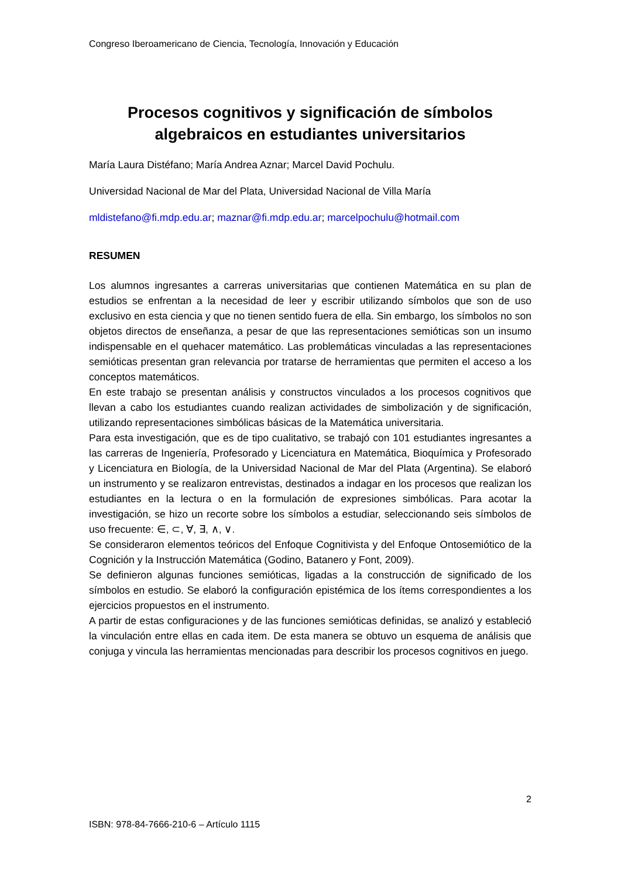Congreso Iberoamericano de Ciencia, Tecnología, Innovación y Educación
Procesos cognitivos y significación de símbolos algebraicos en estudiantes universitarios
María Laura Distéfano; María Andrea Aznar; Marcel David Pochulu.
Universidad Nacional de Mar del Plata, Universidad Nacional de Villa María
mldistefano@fi.mdp.edu.ar; maznar@fi.mdp.edu.ar; marcelpochulu@hotmail.com
RESUMEN
Los alumnos ingresantes a carreras universitarias que contienen Matemática en su plan de estudios se enfrentan a la necesidad de leer y escribir utilizando símbolos que son de uso exclusivo en esta ciencia y que no tienen sentido fuera de ella. Sin embargo, los símbolos no son objetos directos de enseñanza, a pesar de que las representaciones semióticas son un insumo indispensable en el quehacer matemático. Las problemáticas vinculadas a las representaciones semióticas presentan gran relevancia por tratarse de herramientas que permiten el acceso a los conceptos matemáticos.
En este trabajo se presentan análisis y constructos vinculados a los procesos cognitivos que llevan a cabo los estudiantes cuando realizan actividades de simbolización y de significación, utilizando representaciones simbólicas básicas de la Matemática universitaria.
Para esta investigación, que es de tipo cualitativo, se trabajó con 101 estudiantes ingresantes a las carreras de Ingeniería, Profesorado y Licenciatura en Matemática, Bioquímica y Profesorado y Licenciatura en Biología, de la Universidad Nacional de Mar del Plata (Argentina). Se elaboró un instrumento y se realizaron entrevistas, destinados a indagar en los procesos que realizan los estudiantes en la lectura o en la formulación de expresiones simbólicas. Para acotar la investigación, se hizo un recorte sobre los símbolos a estudiar, seleccionando seis símbolos de uso frecuente: ∈, ⊂, ∀, ∃, ∧, ∨.
Se consideraron elementos teóricos del Enfoque Cognitivista y del Enfoque Ontosemiótico de la Cognición y la Instrucción Matemática (Godino, Batanero y Font, 2009).
Se definieron algunas funciones semióticas, ligadas a la construcción de significado de los símbolos en estudio. Se elaboró la configuración epistémica de los ítems correspondientes a los ejercicios propuestos en el instrumento.
A partir de estas configuraciones y de las funciones semióticas definidas, se analizó y estableció la vinculación entre ellas en cada item. De esta manera se obtuvo un esquema de análisis que conjuga y vincula las herramientas mencionadas para describir los procesos cognitivos en juego.
2
ISBN: 978-84-7666-210-6 – Artículo 1115